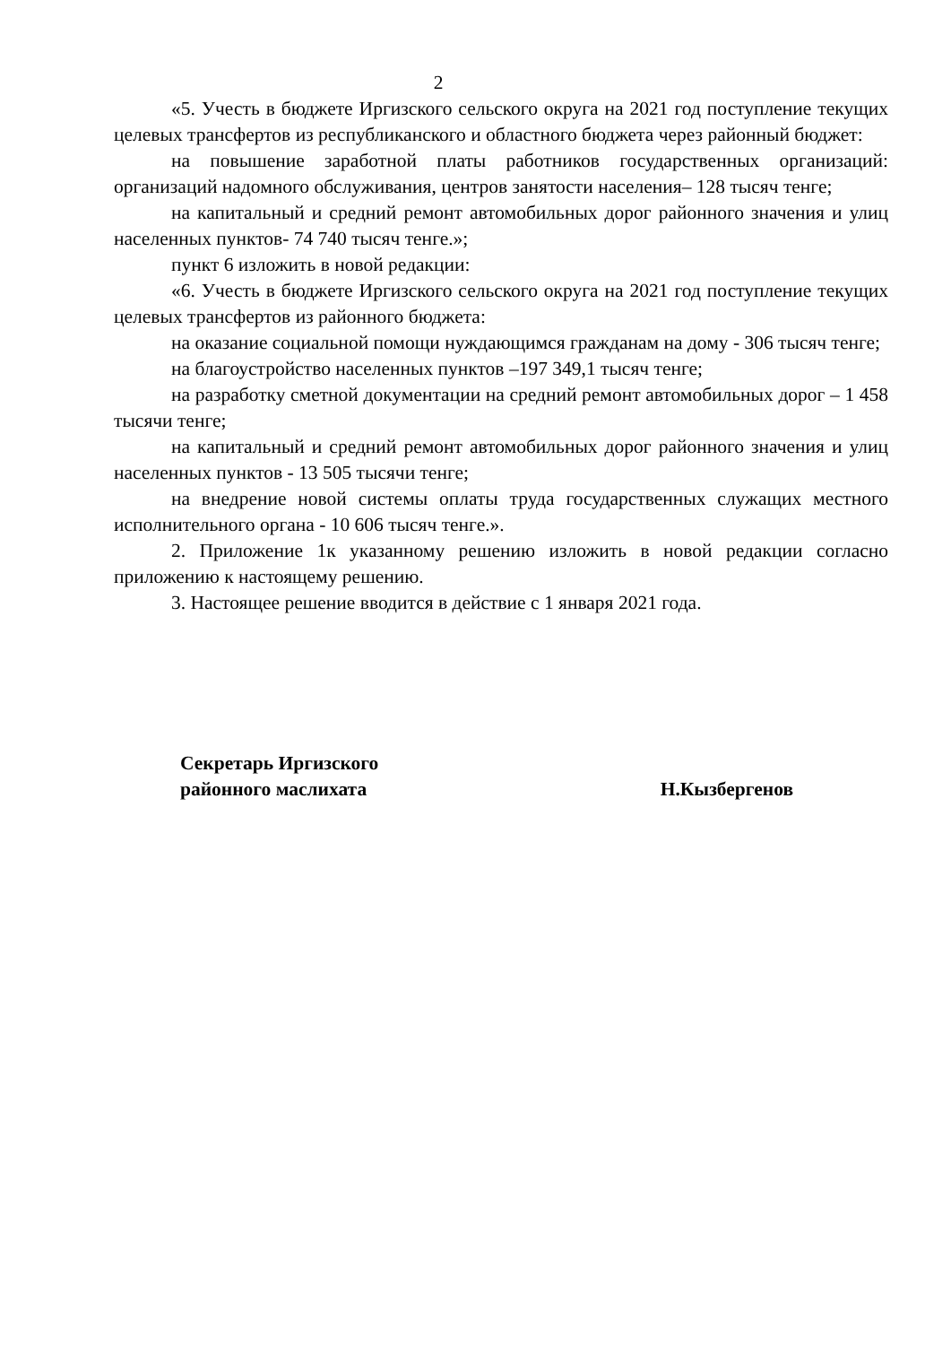2
«5. Учесть в бюджете Иргизского сельского округа на 2021 год поступление текущих целевых трансфертов из республиканского и областного бюджета через районный бюджет:
на повышение заработной платы работников государственных организаций: организаций надомного обслуживания, центров занятости населения– 128 тысяч тенге;
на капитальный и средний ремонт автомобильных дорог районного значения и улиц населенных пунктов- 74 740 тысяч тенге.»;
пункт 6 изложить в новой редакции:
«6. Учесть в бюджете Иргизского сельского округа на 2021 год поступление текущих целевых трансфертов из районного бюджета:
на оказание социальной помощи нуждающимся гражданам на дому - 306 тысяч тенге;
на благоустройство населенных пунктов –197 349,1 тысяч тенге;
на разработку сметной документации на средний ремонт автомобильных дорог – 1 458 тысячи тенге;
на капитальный и средний ремонт автомобильных дорог районного значения и улиц населенных пунктов - 13 505 тысячи тенге;
на внедрение новой системы оплаты труда государственных служащих местного исполнительного органа - 10 606 тысяч тенге.».
2. Приложение 1к указанному решению изложить в новой редакции согласно приложению к настоящему решению.
3. Настоящее решение вводится в действие с 1 января 2021 года.
Секретарь Иргизского
районного маслихата
Н.Кызбергенов